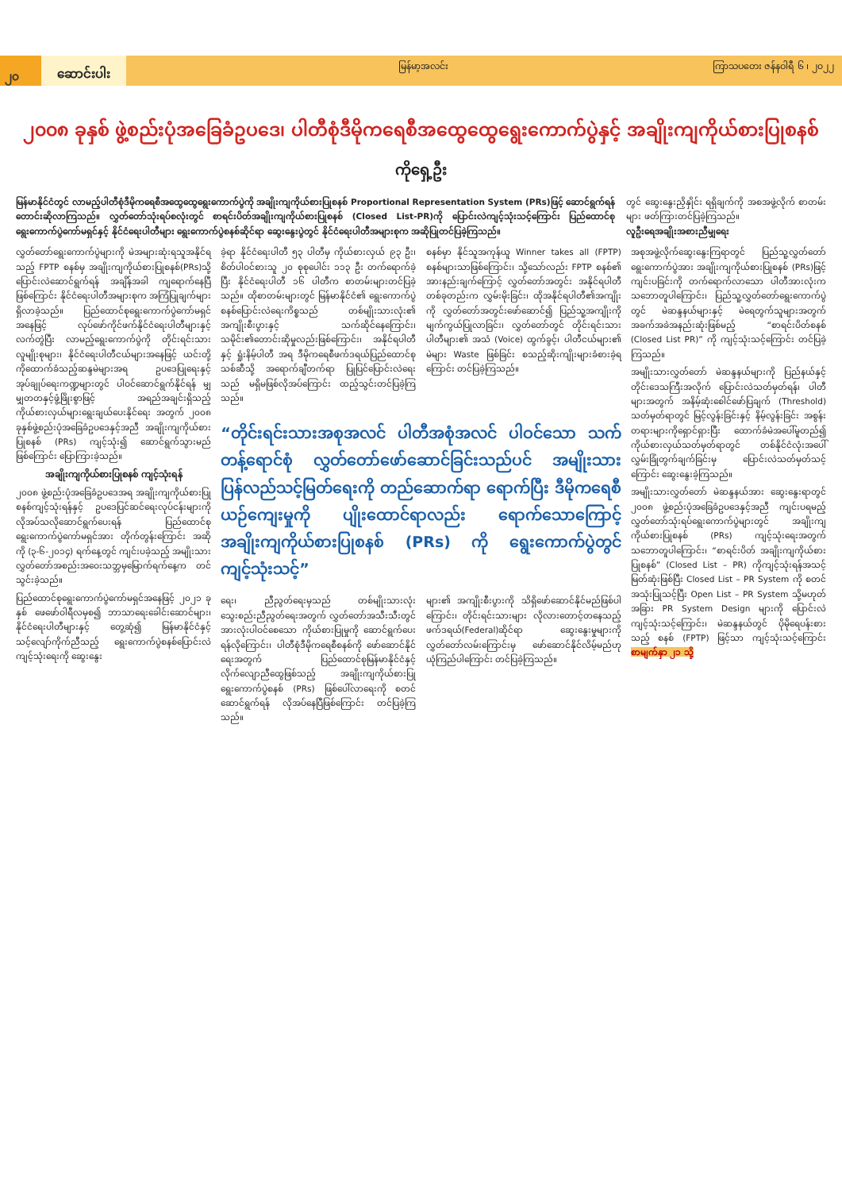၂၀
ဆောင်းပါး
မြန်မာ့အလင်း ကြာသပတေး ဇန်နဝါရီ ၆ ၊ ၂၀၂၂
၂၀၀၈ ခုနှစ် ဖွဲ့စည်းပုံအခြေခံဥပဒေ၊ ပါတီစုံဒီမိုကရေစီအထွေထွေရွေးကောက်ပွဲနှင့် အချိုးကျကိုယ်စားပြုစနစ်
ကိုရှေ့ဦး
မြန်မာနိုင်ငံတွင် လာမည့်ပါတီစုံဒီမိုကရေစီအထွေထွေရွေးကောက်ပွဲကို အချိုးကျကိုယ်စားပြုစနစ် Proportional Representation System (PRs)ဖြင့် ဆောင်ရွက်ရန် တောင်းဆိုလာကြသည်။ လွှတ်တော်သုံးရပ်စလုံးတွင် စာရင်းပိတ်အချိုးကျကိုယ်စားပြုစနစ် (Closed List-PR)ကို ပြောင်းလဲကျင့်သုံးသင့်ကြောင်း ပြည်ထောင်စုရွေးကောက်ပွဲကော်မရှင်နှင့် နိုင်ငံရေးပါတီများ ရွေးကောက်ပွဲစနစ်ဆိုင်ရာ ဆွေးနွေးပွဲတွင် နိုင်ငံရေးပါတီအများစုက အဆိုပြုတင်ပြခဲ့ကြသည်။
တွင် ဆွေးနွေးညှိနှိုင်း ရရှိချက်ကို အစအဖွဲ့လိုက် စာတမ်းများ ဖတ်ကြားတင်ပြခဲ့ကြသည်။
လူဦးရေအချိုးအစားညီမျှရေး
လွှတ်တော်ရွေးကောက်ပွဲများကို မဲအများဆုံးရသူအနိုင်ရသည့် FPTP စနစ်မှ အချိုးကျကိုယ်စားပြုစနစ်(PRs)သို့ ပြောင်းလဲဆောင်ရွက်ရန် အချိန်အခါ ကျရောက်နေပြီဖြစ်ကြောင်း နိုင်ငံရေးပါတီအများစုက အကြံပြုချက်များရှိလာခဲ့သည်။ ပြည်ထောင်စုရွေးကောက်ပွဲကော်မရှင် အနေဖြင့် လုပ်ဖော်ကိုင်ဖက်နိုင်ငံရေးပါတီများနှင့် လက်တွဲပြီး လာမည့်ရွေးကောက်ပွဲကို တိုင်းရင်းသားလူမျိုးစုများ၊ နိုင်ငံရေးပါတီငယ်များအနေဖြင့် ယင်းတို့ကိုထောက်ခံသည့်ဆန္ဒမဲများအရ ဥပဒေပြုရေးနှင့် အုပ်ချုပ်ရေးကဏ္ဍများတွင် ပါဝင်ဆောင်ရွက်နိုင်ရန် မျှမျှတတနှင့်ဖွံ့ဖြိုးစွာဖြင့် အရည်အချင်းရှိသည့် ကိုယ်စားလှယ်များရွေးချယ်ပေးနိုင်ရေး အတွက် ၂၀၀၈ ခုနှစ်ဖွဲ့စည်းပုံအခြေခံဥပဒေနှင့်အညီ အချိုးကျကိုယ်စားပြုစနစ် (PRs) ကျင့်သုံး၍ ဆောင်ရွက်သွားမည်ဖြစ်ကြောင်း ပြောကြားခဲ့သည်။
အချိုးကျကိုယ်စားပြုစနစ် ကျင့်သုံးရန်
၂၀၀၈ ဖွဲ့စည်းပုံအခြေခံဥပဒေအရ အချိုးကျကိုယ်စားပြုစနစ်ကျင့်သုံးရန်နှင့် ဥပဒေပြင်ဆင်ရေးလုပ်ငန်းများကို လိုအပ်သလိုဆောင်ရွက်ပေးရန် ပြည်ထောင်စုရွေးကောက်ပွဲကော်မရှင်အား တိုက်တွန်းကြောင်း အဆိုကို (၃-၆-၂၀၁၄) ရက်နေ့တွင် ကျင်းပခဲ့သည့် အမျိုးသားလွှတ်တော်အစည်းအဝေးသဘ္ဘမှမြောက်ရက်နေ့က တင်သွင်းခဲ့သည်။
ပြည်ထောင်စုရွေးကောက်ပွဲကော်မရှင်အနေဖြင့် ၂၀၂၁ ခုနှစ် ဖေဖော်ဝါရီလမှစ၍ ဘာသာရေးခေါင်းဆောင်များ၊ နိုင်ငံရေးပါတီများနှင့် တွေ့ဆုံ၍ မြန်မာနိုင်ငံနှင့် သင့်လျော်ကိုက်ညီသည့် ရွေးကောက်ပွဲစနစ်ပြောင်းလဲကျင့်သုံးရေးကို ဆွေးနွေး
ခဲ့ရာ နိုင်ငံရေးပါတီ ၅၃ ပါတီမှ ကိုယ်စားလှယ် ၉၃ ဦး၊ စိတ်ပါဝင်စားသူ ၂၀ စုစုပေါင်း ၁၁၃ ဦး တက်ရောက်ခဲ့ပြီး နိုင်ငံရေးပါတီ ၁၆ ပါတီက စာတမ်းများတင်ပြခဲ့သည်။ ထိုစာတမ်းများတွင် မြန်မာနိုင်ငံ၏ ရွေးကောက်ပွဲစနစ်ပြောင်းလဲရေးကိစ္စသည် တစ်မျိုးသားလုံး၏ အကျိုးစီးပွားနှင့် သက်ဆိုင်နေကြောင်း၊ သမိုင်း၏တောင်းဆိုမှုလည်းဖြစ်ကြောင်း၊ အနိုင်ရပါတီနှင့် ရှုံးနိမ့်ပါတီ အရ ဒီမိုကရေစီဖက်ဒရယ်ပြည်ထောင်စုသစ်ဆီသို့ အရောက်ချီတက်ရာ ပြုပြင်ပြောင်းလဲရေးသည် မရှိမဖြစ်လိုအပ်ကြောင်း ထည့်သွင်းတင်ပြခဲ့ကြသည်။
စနစ်မှာ နိုင်သူအကုန်ယူ Winner takes all (FPTP) စနစ်များသာဖြစ်ကြောင်း၊ သို့သော်လည်း FPTP စနစ်၏ အားနည်းချက်ကြောင့် လွှတ်တော်အတွင်း အနိုင်ရပါတီတစ်ခုတည်းက လွှမ်းမိုးခြင်း၊ ထိုအနိုင်ရပါတီ၏အကျိုးကို လွှတ်တော်အတွင်းဖော်ဆောင်၍ ပြည်သူ့အကျိုးကိုမျက်ကွယ်ပြုလာခြင်း၊ လွှတ်တော်တွင် တိုင်းရင်းသားပါတီများ၏ အသံ (Voice) ထွက်ခွင့်၊ ပါတီငယ်များ၏ မဲများ Waste ဖြစ်ခြင်း စသည့်ဆိုးကျိုးများခံစားခဲ့ရကြောင်း တင်ပြခဲ့ကြသည်။
“တိုင်းရင်းသားအစုအလင် ပါတီအစုံအလင် ပါဝင်သော သက်တန့်ရောင်စုံ လွှတ်တော်ဖော်ဆောင်ခြင်းသည်ပင် အမျိုးသားပြန်လည်သင့်မြတ်ရေးကို တည်ဆောက်ရာ ရောက်ပြီး ဒီမိုကရေစီယဉ်ကျေးမှုကို ပျိုးထောင်ရာလည်း ရောက်သောကြောင့် အချိုးကျကိုယ်စားပြုစနစ် (PRs) ကို ရွေးကောက်ပွဲတွင် ကျင့်သုံးသင့်”
ရေး၊ ညီညွတ်ရေးမှသည် တစ်မျိုးသားလုံးသွေးစည်းညီညွတ်ရေးအတွက် လွှတ်တော်အသီးသီးတွင် အားလုံးပါဝင်စေသော ကိုယ်စားပြုမှုကို ဆောင်ရွက်ပေးရန်လိုကြောင်း၊ ပါတီစုံဒီမိုကရေစီစနစ်ကို ဖော်ဆောင်နိုင်ရေးအတွက် ပြည်ထောင်စုမြန်မာနိုင်ငံနှင့် လိုက်လျောညီထွေဖြစ်သည့် အချိုးကျကိုယ်စားပြုရွေးကောက်ပွဲစနစ် (PRs) ဖြစ်ပေါ်လာရေးကို စတင်ဆောင်ရွက်ရန် လိုအပ်နေပြီဖြစ်ကြောင်း တင်ပြခဲ့ကြသည်။
များ၏ အကျိုးစီးပွားကို သိရှိဖော်ဆောင်နိုင်မည်ဖြစ်ပါကြောင်း၊ တိုင်းရင်းသားများ လိုလားတောင့်တနေသည့် ဖက်ဒရယ်(Federal)ဆိုင်ရာ ဆွေးနွေးမှုများကို လွှတ်တော်လမ်းကြောင်းမှ ဖော်ဆောင်နိုင်လိမ့်မည်ဟု ယုံကြည်ပါကြောင်း တင်ပြခဲ့ကြသည်။
အစုအဖွဲ့လိုက်ဆွေးနွေးကြရာတွင် ပြည်သူ့လွှတ်တော်ရွေးကောက်ပွဲအား အချိုးကျကိုယ်စားပြုစနစ် (PRs)ဖြင့် ကျင်းပခြင်းကို တက်ရောက်လာသော ပါတီအားလုံးက သဘောတူပါကြောင်း၊ ပြည်သူ့လွှတ်တော်ရွေးကောက်ပွဲတွင် မဲဆန္ဒနယ်များနှင့် မဲရေတွက်သူများအတွက် အခက်အခဲအနည်းဆုံးဖြစ်မည့် “စာရင်းပိတ်စနစ် (Closed List PR)” ကို ကျင့်သုံးသင့်ကြောင်း တင်ပြခဲ့ကြသည်။
အမျိုးသားလွှတ်တော် မဲဆန္ဒနယ်များကို ပြည်နယ်နှင့် တိုင်းဒေသကြီးအလိုက် ပြောင်းလဲသတ်မှတ်ရန်၊ ပါတီများအတွက် အနိမ့်ဆုံးစေါင်ဖော်ပြချက် (Threshold) သတ်မှတ်ရာတွင် မြင့်လွန်းခြင်းနှင့် နိမ့်လွန်းခြင်း အစွန်းတရားများကိုရှောင်ရှားပြီး ထောက်ခံမဲအပေါ်မူတည်၍ ကိုယ်စားလှယ်သတ်မှတ်ရာတွင် တစ်နိုင်ငံလုံးအပေါ် လွှမ်းခြုံတွက်ချက်ခြင်းမှ ပြောင်းလဲသတ်မှတ်သင့်ကြောင်း ဆွေးနွေးခဲ့ကြသည်။
အမျိုးသားလွှတ်တော် မဲဆန္ဒနယ်အား ဆွေးနွေးရာတွင် ၂၀၀၈ ဖွဲ့စည်းပုံအခြေခံဥပဒေနှင့်အညီ ကျင်းပရမည့် လွှတ်တော်သုံးရပ်ရွေးကောက်ပွဲများတွင် အချိုးကျကိုယ်စားပြုစနစ် (PRs) ကျင့်သုံးရေးအတွက် သဘောတူပါကြောင်း၊ “စာရင်းပိတ် အချိုးကျကိုယ်စားပြုစနစ်” (Closed List – PR) ကိုကျင့်သုံးရန်အသင့်မြတ်ဆုံးဖြစ်ပြီး Closed List – PR System ကို စတင်အသုံးပြုသင့်ပြီး Open List – PR System သို့မဟုတ် အခြား PR System Design များကို ပြောင်းလဲ ကျင့်သုံးသင့်ကြောင်း၊ မဲဆန္ဒနယ်တွင် ပိုမိုရေပန်းစားသည့် စနစ် (FPTP) ဖြင့်သာ ကျင့်သုံးသင့်ကြောင်း စာမျက်နှာ ၂၁ သို့